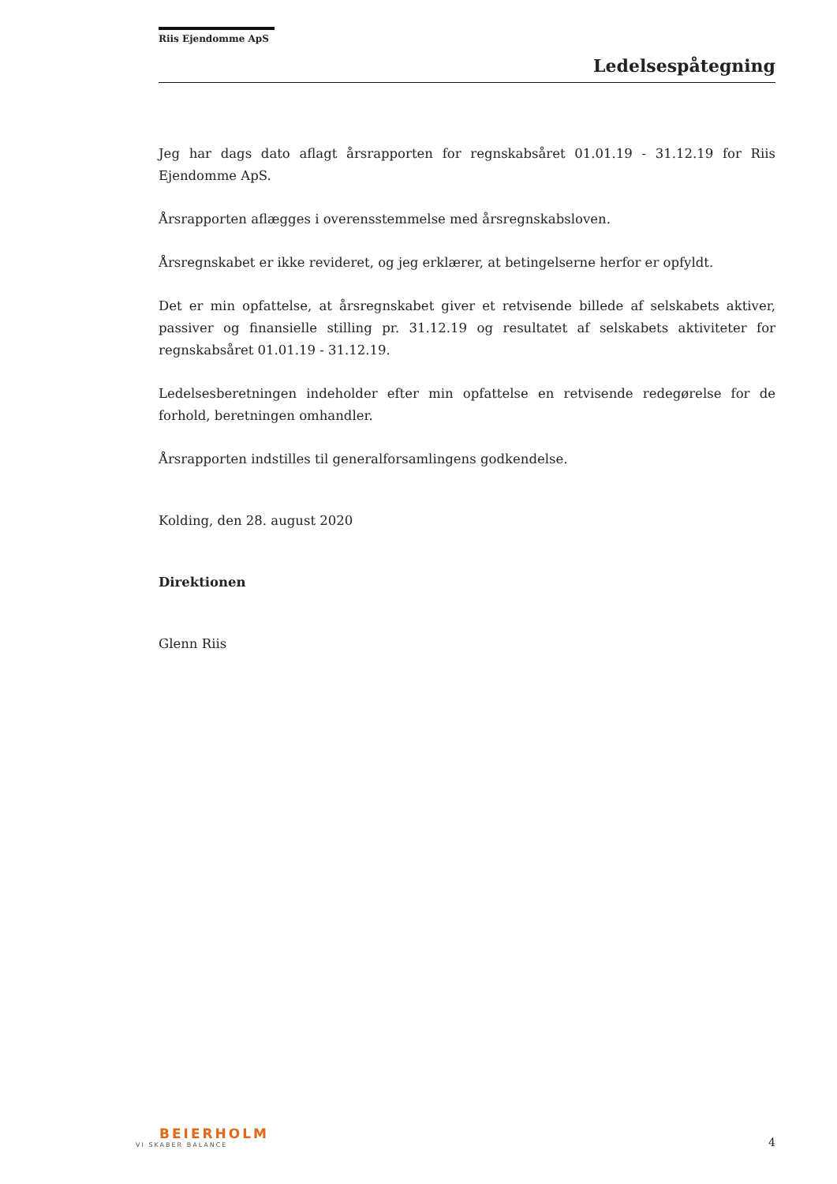Riis Ejendomme ApS
Ledelsespåtegning
Jeg har dags dato aflagt årsrapporten for regnskabsåret 01.01.19 - 31.12.19 for Riis Ejendomme ApS.
Årsrapporten aflægges i overensstemmelse med årsregnskabsloven.
Årsregnskabet er ikke revideret, og jeg erklærer, at betingelserne herfor er opfyldt.
Det er min opfattelse, at årsregnskabet giver et retvisende billede af selskabets aktiver, passiver og finansielle stilling pr. 31.12.19 og resultatet af selskabets aktiviteter for regnskabsåret 01.01.19 - 31.12.19.
Ledelsesberetningen indeholder efter min opfattelse en retvisende redegørelse for de forhold, beretningen omhandler.
Årsrapporten indstilles til generalforsamlingens godkendelse.
Kolding, den 28. august 2020
Direktionen
Glenn Riis
BEIERHOLM
VI SKABER BALANCE
4